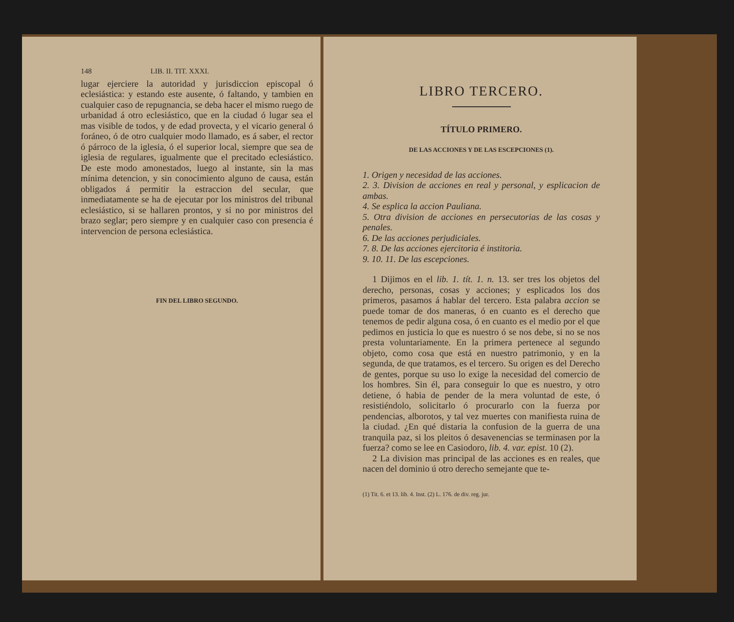148 LIB. II. TIT. XXXI.
lugar ejerciere la autoridad y jurisdiccion episcopal ó eclesiástica: y estando este ausente, ó faltando, y tambien en cualquier caso de repugnancia, se deba hacer el mismo ruego de urbanidad á otro eclesiástico, que en la ciudad ó lugar sea el mas visible de todos, y de edad provecta, y el vicario general ó foráneo, ó de otro cualquier modo llamado, es á saber, el rector ó párroco de la iglesia, ó el superior local, siempre que sea de iglesia de regulares, igualmente que el precitado eclesiástico. De este modo amonestados, luego al instante, sin la mas mínima detencion, y sin conocimiento alguno de causa, están obligados á permitir la estraccion del secular, que inmediatamente se ha de ejecutar por los ministros del tribunal eclesiástico, si se hallaren prontos, y si no por ministros del brazo seglar; pero siempre y en cualquier caso con presencia é intervencion de persona eclesiástica.
FIN DEL LIBRO SEGUNDO.
LIBRO TERCERO.
TÍTULO PRIMERO.
DE LAS ACCIONES Y DE LAS ESCEPCIONES (1).
1. Origen y necesidad de las acciones.
2. 3. Division de acciones en real y personal, y esplicacion de ambas.
4. Se esplica la accion Pauliana.
5. Otra division de acciones en persecutorias de las cosas y penales.
6. De las acciones perjudiciales.
7. 8. De las acciones ejercitoria é institoria.
9. 10. 11. De las escepciones.
1 Dijimos en el lib. 1. tít. 1. n. 13. ser tres los objetos del derecho, personas, cosas y acciones; y esplicados los dos primeros, pasamos á hablar del tercero. Esta palabra accion se puede tomar de dos maneras, ó en cuanto es el derecho que tenemos de pedir alguna cosa, ó en cuanto es el medio por el que pedimos en justicia lo que es nuestro ó se nos debe, si no se nos presta voluntariamente. En la primera pertenece al segundo objeto, como cosa que está en nuestro patrimonio, y en la segunda, de que tratamos, es el tercero. Su origen es del Derecho de gentes, porque su uso lo exige la necesidad del comercio de los hombres. Sin él, para conseguir lo que es nuestro, y otro detiene, ó habia de pender de la mera voluntad de este, ó resistiéndolo, solicitarlo ó procurarlo con la fuerza por pendencias, alborotos, y tal vez muertes con manifiesta ruina de la ciudad. ¿En qué distaria la confusion de la guerra de una tranquila paz, si los pleitos ó desavenencias se terminasen por la fuerza? como se lee en Casiodoro, lib. 4. var. epist. 10 (2).
2 La division mas principal de las acciones es en reales, que nacen del dominio ú otro derecho semejante que te-
(1) Tit. 6. et 13. lib. 4. Inst. (2) L. 176. de div. reg. jur.